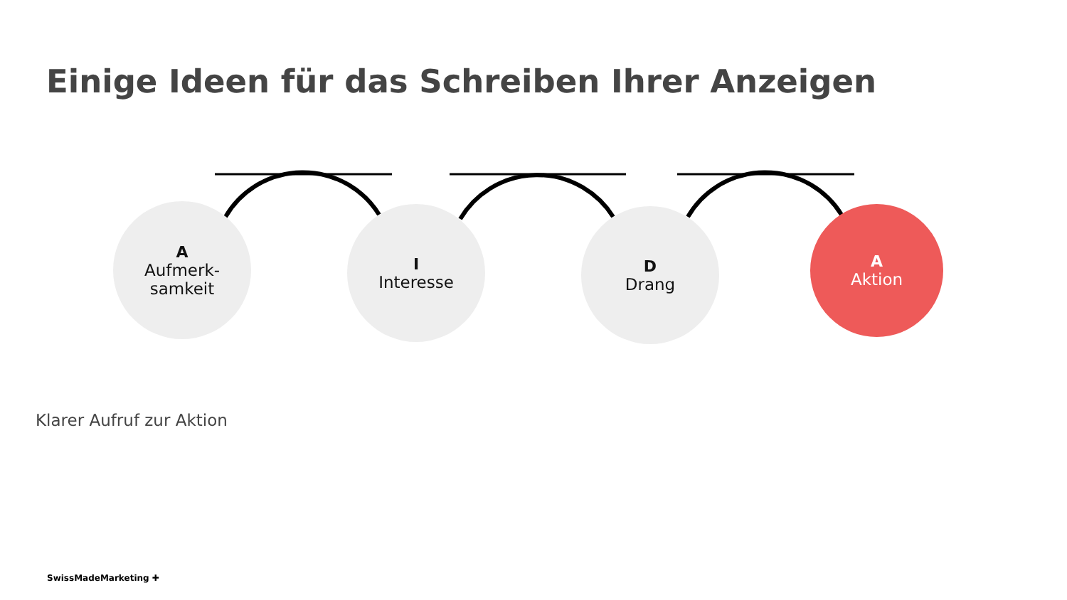Einige Ideen für das Schreiben Ihrer Anzeigen
A
Aufmerk-
samkeit
I
Interesse
D
Drang
A
Aktion
Klarer Aufruf zur Aktion
SwissMadeMarketing ✚